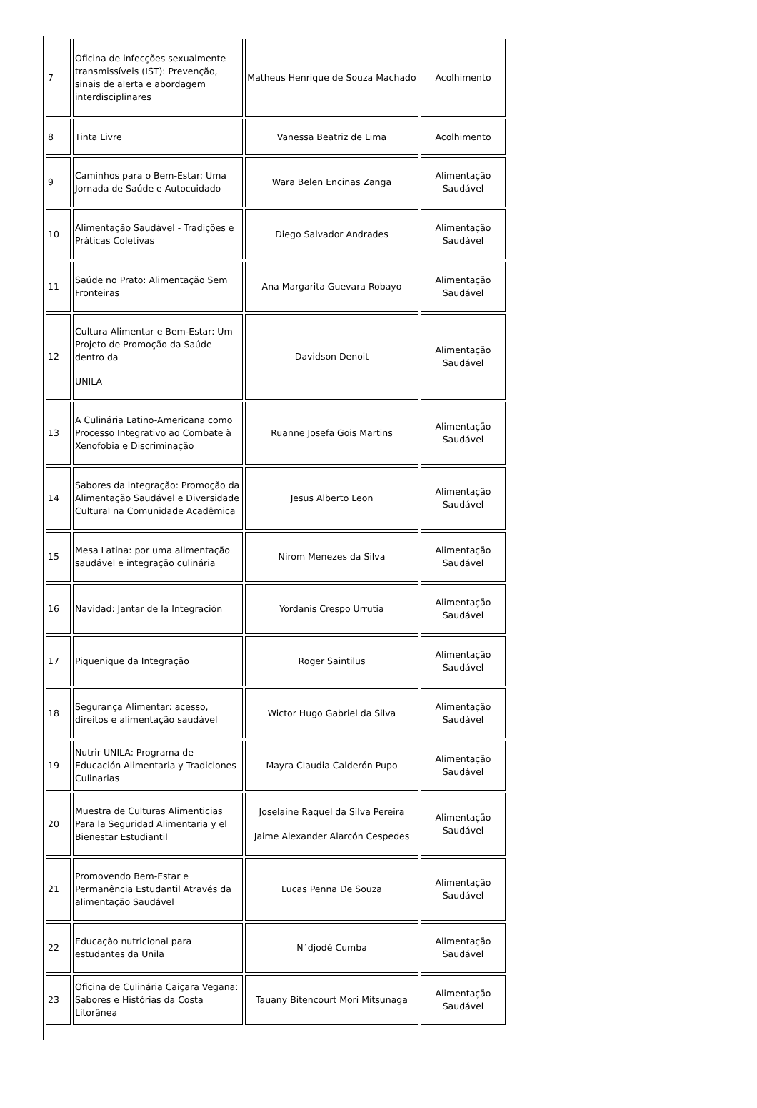| 7 | Oficina de infecções sexualmente transmissíveis (IST): Prevenção, sinais de alerta e abordagem interdisciplinares | Matheus Henrique de Souza Machado | Acolhimento |
| 8 | Tinta Livre | Vanessa Beatriz de Lima | Acolhimento |
| 9 | Caminhos para o Bem-Estar: Uma Jornada de Saúde e Autocuidado | Wara Belen Encinas Zanga | Alimentação Saudável |
| 10 | Alimentação Saudável - Tradições e Práticas Coletivas | Diego Salvador Andrades | Alimentação Saudável |
| 11 | Saúde no Prato: Alimentação Sem Fronteiras | Ana Margarita Guevara Robayo | Alimentação Saudável |
| 12 | Cultura Alimentar e Bem-Estar: Um Projeto de Promoção da Saúde dentro da UNILA | Davidson Denoit | Alimentação Saudável |
| 13 | A Culinária Latino-Americana como Processo Integrativo ao Combate à Xenofobia e Discriminação | Ruanne Josefa Gois Martins | Alimentação Saudável |
| 14 | Sabores da integração: Promoção da Alimentação Saudável e Diversidade Cultural na Comunidade Acadêmica | Jesus Alberto Leon | Alimentação Saudável |
| 15 | Mesa Latina: por uma alimentação saudável e integração culinária | Nirom Menezes da Silva | Alimentação Saudável |
| 16 | Navidad: Jantar de la Integración | Yordanis Crespo Urrutia | Alimentação Saudável |
| 17 | Piquenique da Integração | Roger Saintilus | Alimentação Saudável |
| 18 | Segurança Alimentar: acesso, direitos e alimentação saudável | Wictor Hugo Gabriel da Silva | Alimentação Saudável |
| 19 | Nutrir UNILA: Programa de Educación Alimentaria y Tradiciones Culinarias | Mayra Claudia Calderón Pupo | Alimentação Saudável |
| 20 | Muestra de Culturas Alimenticias Para la Seguridad Alimentaria y el Bienestar Estudiantil | Joselaine Raquel da Silva Pereira Jaime Alexander Alarcón Cespedes | Alimentação Saudável |
| 21 | Promovendo Bem-Estar e Permanência Estudantil Através da alimentação Saudável | Lucas Penna De Souza | Alimentação Saudável |
| 22 | Educação nutricional para estudantes da Unila | N´djodé Cumba | Alimentação Saudável |
| 23 | Oficina de Culinária Caiçara Vegana: Sabores e Histórias da Costa Litorânea | Tauany Bitencourt Mori Mitsunaga | Alimentação Saudável |